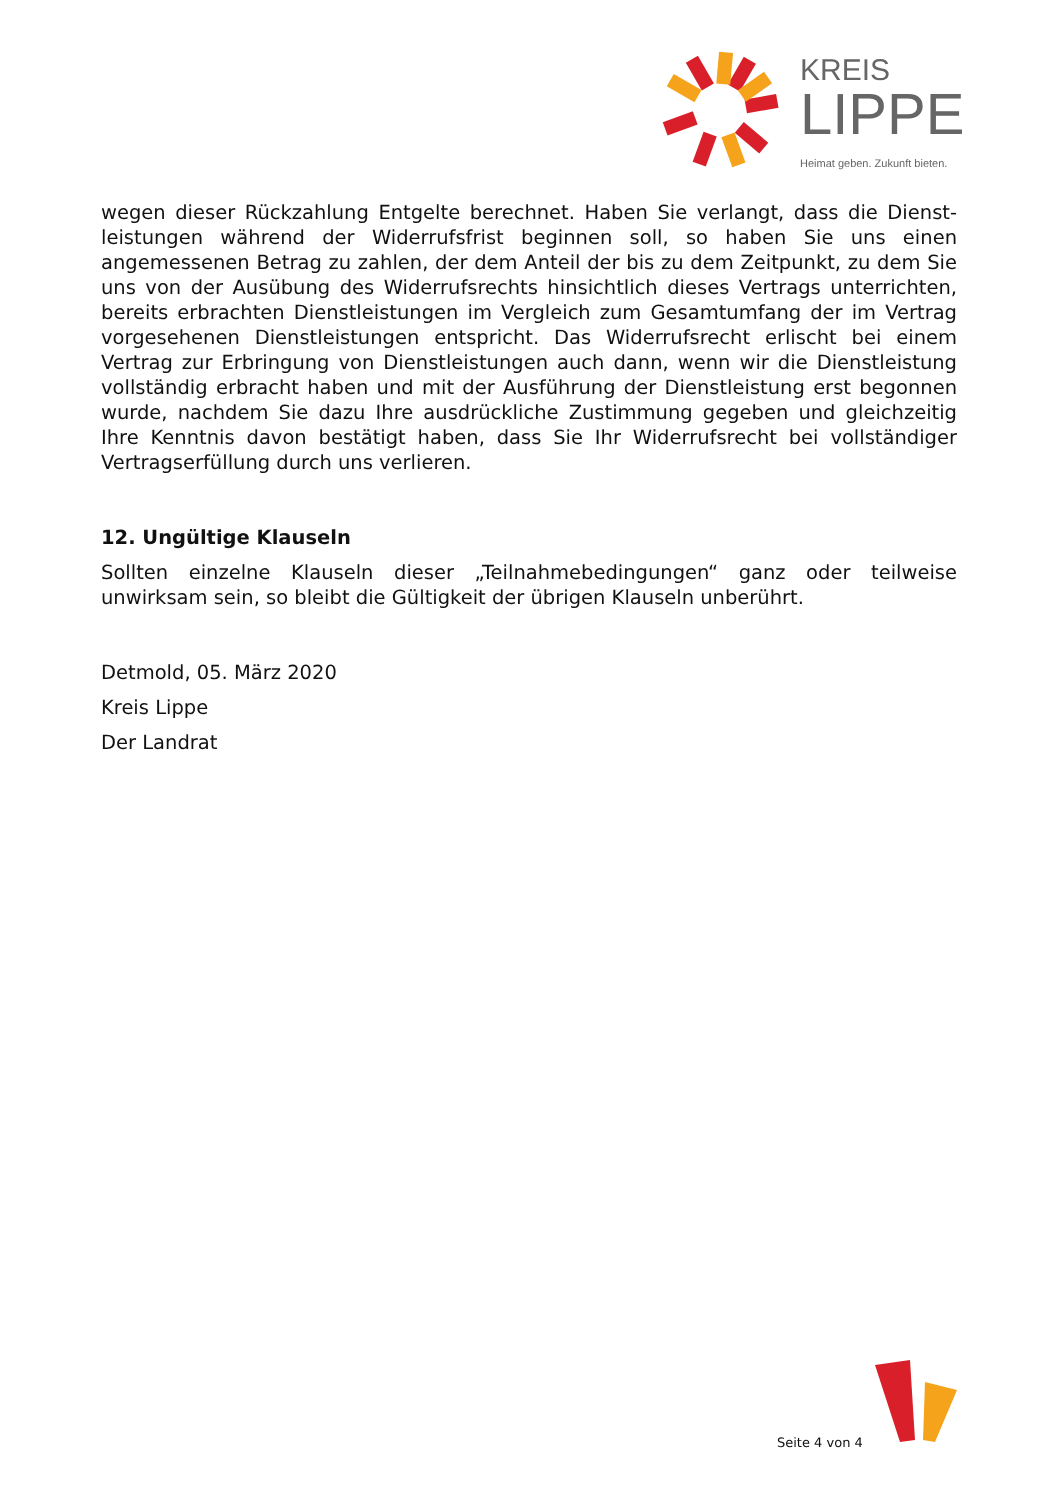KREIS
LIPPE
Heimat geben. Zukunft bieten.
wegen dieser Rückzahlung Entgelte berechnet. Haben Sie verlangt, dass die Dienst­leistungen während der Widerrufsfrist beginnen soll, so haben Sie uns einen angemessenen Betrag zu zahlen, der dem Anteil der bis zu dem Zeitpunkt, zu dem Sie uns von der Ausübung des Widerrufsrechts hinsichtlich dieses Vertrags unterrichten, bereits erbrachten Dienstleistungen im Vergleich zum Gesamtumfang der im Vertrag vorge­sehenen Dienstleistungen entspricht. Das Widerrufsrecht erlischt bei einem Vertrag zur Erbringung von Dienstleistungen auch dann, wenn wir die Dienstleistung vollständig erbracht haben und mit der Ausführung der Dienstleistung erst begonnen wurde, nachdem Sie dazu Ihre ausdrückliche Zustimmung gegeben und gleichzeitig Ihre Kenntnis davon bestätigt haben, dass Sie Ihr Widerrufsrecht bei vollständiger Vertragserfüllung durch uns verlieren.
12. Ungültige Klauseln
Sollten einzelne Klauseln dieser „Teilnahmebedingungen“ ganz oder teilweise unwirksam sein, so bleibt die Gültigkeit der übrigen Klauseln unberührt.
Detmold, 05. März 2020
Kreis Lippe
Der Landrat
Seite 4 von 4